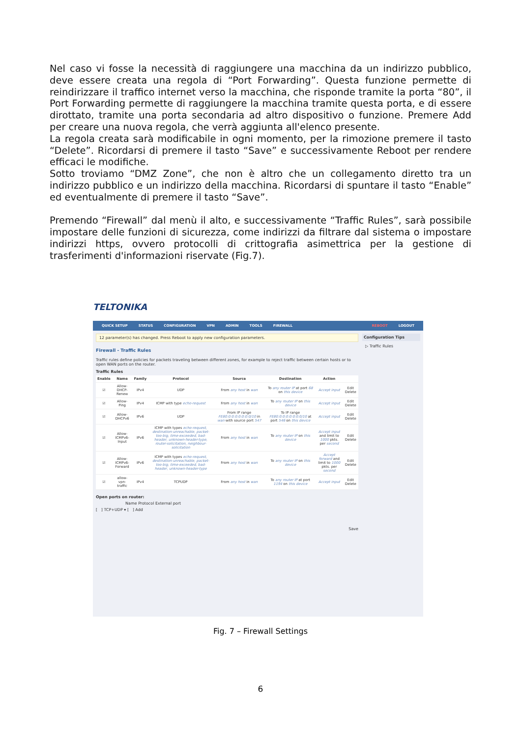Nel caso vi fosse la necessità di raggiungere una macchina da un indirizzo pubblico, deve essere creata una regola di “Port Forwarding”. Questa funzione permette di reindirizzare il traffico internet verso la macchina, che risponde tramite la porta “80”, il Port Forwarding permette di raggiungere la macchina tramite questa porta, e di essere dirottato, tramite una porta secondaria ad altro dispositivo o funzione. Premere Add per creare una nuova regola, che verrà aggiunta all'elenco presente.
La regola creata sarà modificabile in ogni momento, per la rimozione premere il tasto “Delete”. Ricordarsi di premere il tasto “Save” e successivamente Reboot per rendere efficaci le modifiche.
Sotto troviamo “DMZ Zone”, che non è altro che un collegamento diretto tra un indirizzo pubblico e un indirizzo della macchina. Ricordarsi di spuntare il tasto “Enable” ed eventualmente di premere il tasto “Save”.
Premendo “Firewall” dal menù il alto, e successivamente “Traffic Rules”, sarà possibile impostare delle funzioni di sicurezza, come indirizzi da filtrare dal sistema o impostare indirizzi https, ovvero protocolli di crittografia asimettrica per la gestione di trasferimenti d'informazioni riservate (Fig.7).
TELTONIKA
QUICK SETUP STATUS CONFIGURATION VPN ADMIN TOOLS FIREWALL REBOOT LOGOUT
12 parameter(s) has changed. Press Reboot to apply new configuration parameters.
Firewall - Traffic Rules
Traffic rules define policies for packets traveling between different zones, for example to reject traffic between certain hosts or to open WAN ports on the router.
Traffic Rules
| Enable | Name | Family | Protocol | Source | Destination | Action | |
| --- | --- | --- | --- | --- | --- | --- | --- |
| ☑ | Allow-DHCP-Renew | IPv4 | UDP | From any host in wan | To any router IP at port 68 on this device | Accept input | Edit Delete |
| ☑ | Allow-Ping | IPv4 | ICMP with type echo-request | From any host in wan | To any router IP on this device | Accept input | Edit Delete |
| ☑ | Allow-DHCPv6 | IPv6 | UDP | From IP range FE80:0:0:0:0:0:0:0/10 in wan with source port 547 | To IP range FE80:0:0:0:0:0:0:0/10 at port 546 on this device | Accept input | Edit Delete |
| ☑ | Allow-ICMPv6-Input | IPv6 | ICMP with types echo-request, destination-unreachable, packet-too-big, time-exceeded, bad-header, unknown-header-type, router-solicitation, neighbour-solicitation | From any host in wan | To any router IP on this device | Accept input and limit to 1000 pkts. per second | Edit Delete |
| ☑ | Allow-ICMPv6-Forward | IPv6 | ICMP with types echo-request, destination-unreachable, packet-too-big, time-exceeded, bad-header, unknown-header-type | From any host in wan | To any router IP on this device | Accept forward and limit to 1000 pkts. per second | Edit Delete |
| ☑ | allow-vpn-traffic | IPv4 | TCPUDP | From any host in wan | To any router IP at port 1194 on this device | Accept input | Edit Delete |
Open ports on router:
Name Protocol External port
[ ] TCP+UDP ▾ [ ] Add
Save
Configuration Tips
▷ Traffic Rules
Fig. 7 – Firewall Settings
6